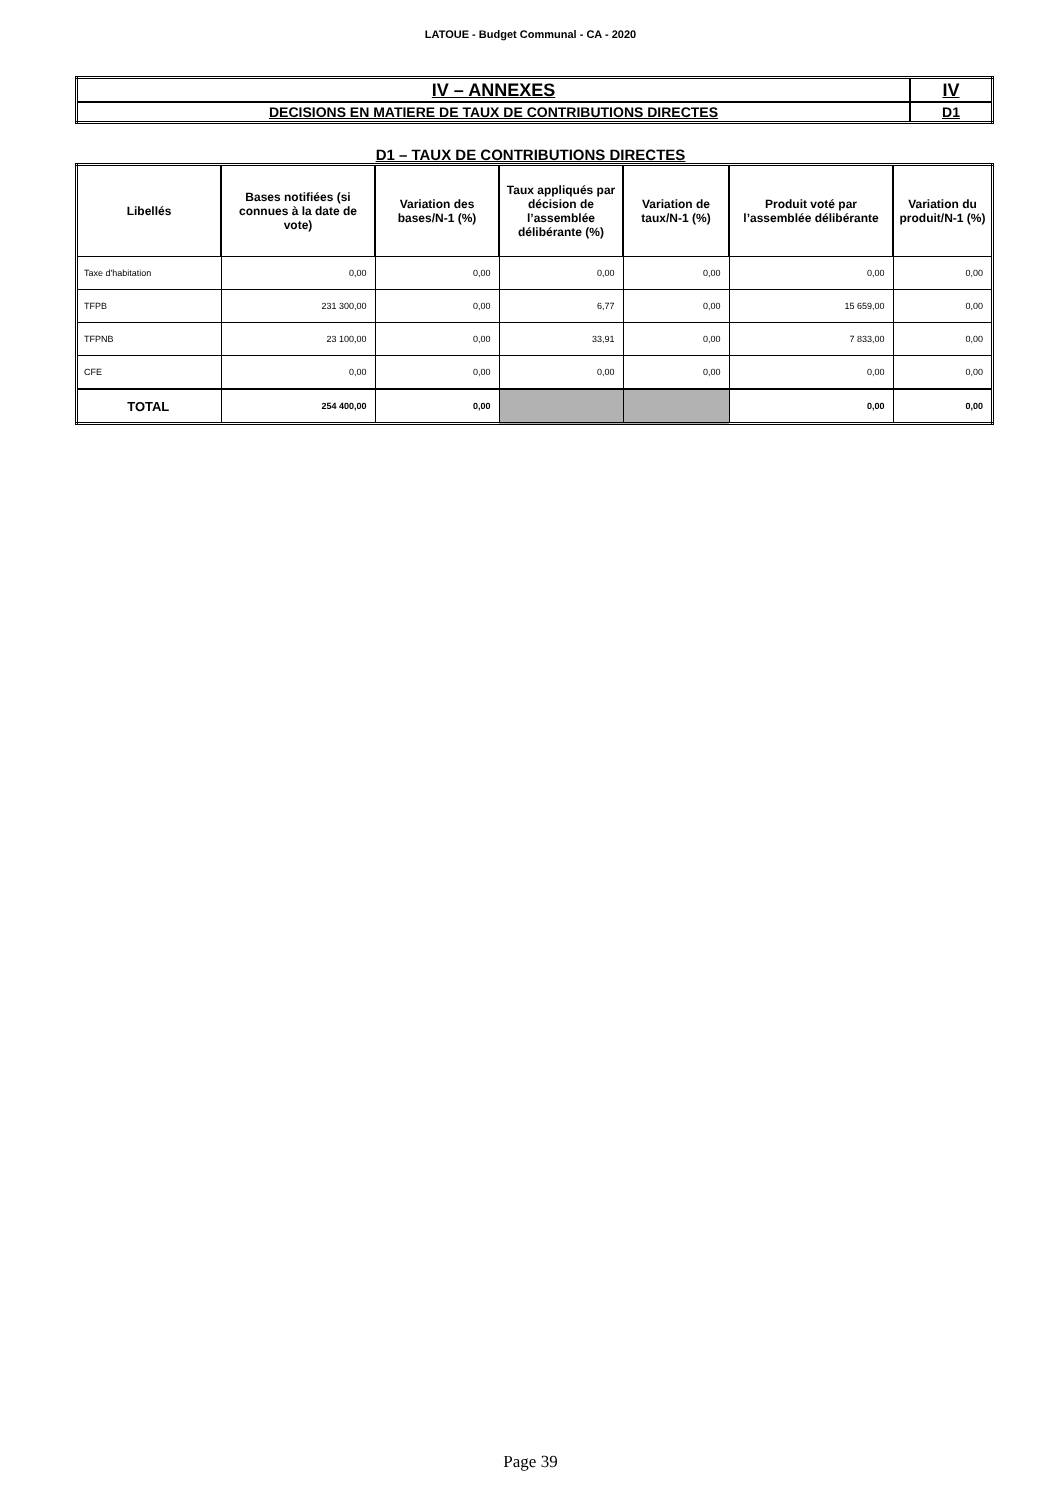LATOUE - Budget Communal - CA - 2020
| IV – ANNEXES | IV |
| DECISIONS EN MATIERE DE TAUX DE CONTRIBUTIONS DIRECTES | D1 |
D1 – TAUX DE CONTRIBUTIONS DIRECTES
| Libellés | Bases notifiées (si connues à la date de vote) | Variation des bases/N-1 (%) | Taux appliqués par décision de l’assemblée délibérante (%) | Variation de taux/N-1 (%) | Produit voté par l’assemblée délibérante | Variation du produit/N-1 (%) |
| --- | --- | --- | --- | --- | --- | --- |
| Taxe d'habitation | 0,00 | 0,00 | 0,00 | 0,00 | 0,00 | 0,00 |
| TFPB | 231 300,00 | 0,00 | 6,77 | 0,00 | 15 659,00 | 0,00 |
| TFPNB | 23 100,00 | 0,00 | 33,91 | 0,00 | 7 833,00 | 0,00 |
| CFE | 0,00 | 0,00 | 0,00 | 0,00 | 0,00 | 0,00 |
| TOTAL | 254 400,00 | 0,00 | | | 0,00 | 0,00 |
Page 39